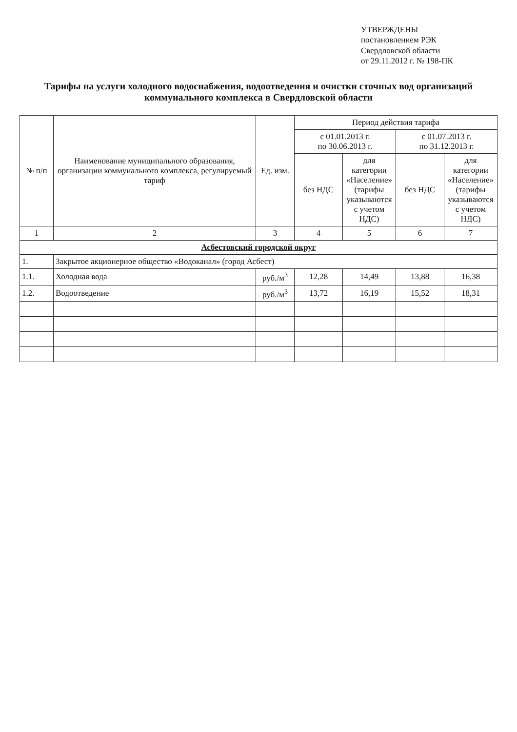УТВЕРЖДЕНЫ
постановлением РЭК
Свердловской области
от 29.11.2012 г. № 198-ПК
Тарифы на услуги холодного водоснабжения, водоотведения и очистки сточных вод организаций коммунального комплекса в Свердловской области
| № п/п | Наименование муниципального образования, организации коммунального комплекса, регулируемый тариф | Ед. изм. | Период действия тарифа | | | |
| --- | --- | --- | --- | --- | --- | --- |
| | | | с 01.01.2013 г. по 30.06.2013 г. | | с 01.07.2013 г. по 31.12.2013 г. | |
| | | | без НДС | для категории «Население» (тарифы указываются с учетом НДС) | без НДС | для категории «Население» (тарифы указываются с учетом НДС) |
| 1 | 2 | 3 | 4 | 5 | 6 | 7 |
| Асбестовский городской округ | | | | | | |
| 1. | Закрытое акционерное общество «Водоканал» (город Асбест) | | | | | |
| 1.1. | Холодная вода | руб./м<sup>3</sup> | 12,28 | 14,49 | 13,88 | 16,38 |
| 1.2. | Водоотведение | руб./м<sup>3</sup> | 13,72 | 16,19 | 15,52 | 18,31 |